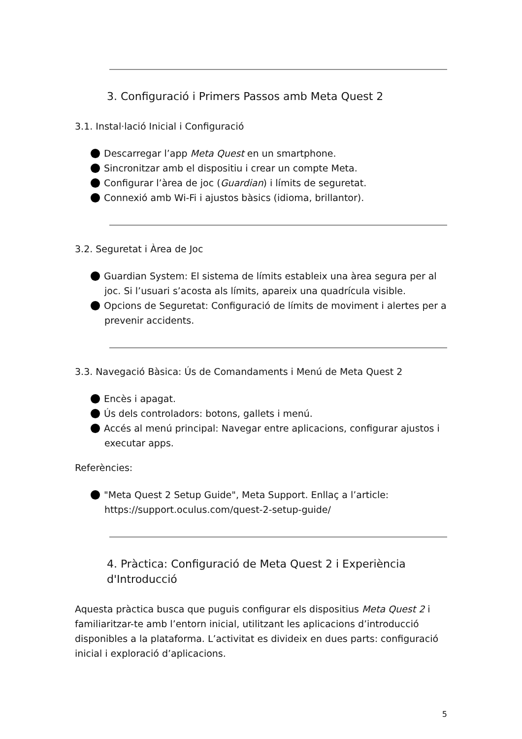3. Configuració i Primers Passos amb Meta Quest 2
3.1. Instal·lació Inicial i Configuració
Descarregar l’app Meta Quest en un smartphone.
Sincronitzar amb el dispositiu i crear un compte Meta.
Configurar l’àrea de joc (Guardian) i límits de seguretat.
Connexió amb Wi-Fi i ajustos bàsics (idioma, brillantor).
3.2. Seguretat i Àrea de Joc
Guardian System: El sistema de límits estableix una àrea segura per al joc. Si l’usuari s’acosta als límits, apareix una quadrícula visible.
Opcions de Seguretat: Configuració de límits de moviment i alertes per a prevenir accidents.
3.3. Navegació Bàsica: Ús de Comandaments i Menú de Meta Quest 2
Encès i apagat.
Ús dels controladors: botons, gallets i menú.
Accés al menú principal: Navegar entre aplicacions, configurar ajustos i executar apps.
Referències:
"Meta Quest 2 Setup Guide", Meta Support. Enllaç a l’article: https://support.oculus.com/quest-2-setup-guide/
4. Pràctica: Configuració de Meta Quest 2 i Experiència d'Introducció
Aquesta pràctica busca que puguis configurar els dispositius Meta Quest 2 i familiaritzar-te amb l’entorn inicial, utilitzant les aplicacions d’introducció disponibles a la plataforma. L’activitat es divideix en dues parts: configuració inicial i exploració d’aplicacions.
5